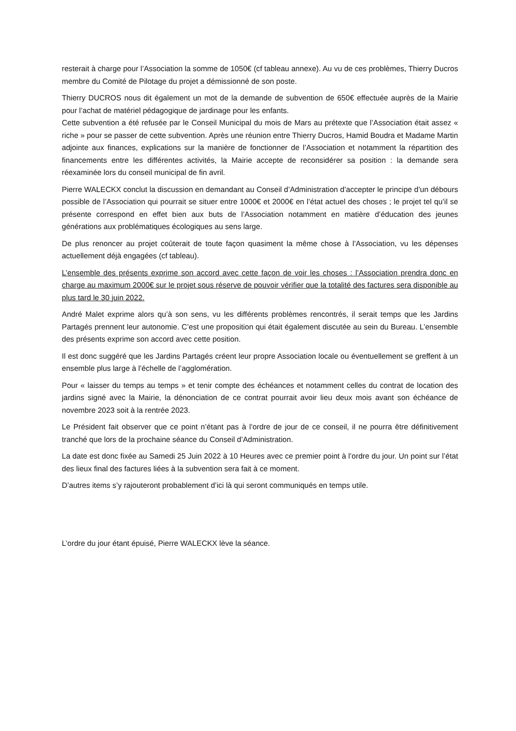resterait à charge pour l’Association la somme de 1050€ (cf tableau annexe). Au vu de ces problèmes, Thierry Ducros membre du Comité de Pilotage du projet a démissionné de son poste.
Thierry DUCROS nous dit également un mot de la demande de subvention de 650€ effectuée auprès de la Mairie pour l’achat de matériel pédagogique de jardinage pour les enfants.
Cette subvention a été refusée par le Conseil Municipal du mois de Mars au prétexte que l’Association était assez « riche » pour se passer de cette subvention. Après une réunion entre Thierry Ducros, Hamid Boudra et Madame Martin adjointe aux finances, explications sur la manière de fonctionner de l’Association et notamment la répartition des financements entre les différentes activités, la Mairie accepte de reconsidérer sa position : la demande sera réexaminée lors du conseil municipal de fin avril.
Pierre WALECKX conclut la discussion en demandant au Conseil d’Administration d’accepter le principe d’un débours possible de l’Association qui pourrait se situer entre 1000€ et 2000€ en l’état actuel des choses ; le projet tel qu’il se présente correspond en effet bien aux buts de l’Association notamment en matière d’éducation des jeunes générations aux problématiques écologiques au sens large.
De plus renoncer au projet coûterait de toute façon quasiment la même chose à l’Association, vu les dépenses actuellement déjà engagées (cf tableau).
L’ensemble des présents exprime son accord avec cette façon de voir les choses : l’Association prendra donc en charge au maximum 2000€ sur le projet sous réserve de pouvoir vérifier que la totalité des factures sera disponible au plus tard le 30 juin 2022.
André Malet exprime alors qu’à son sens, vu les différents problèmes rencontrés, il serait temps que les Jardins Partagés prennent leur autonomie. C’est une proposition qui était également discutée au sein du Bureau. L’ensemble des présents exprime son accord avec cette position.
Il est donc suggéré que les Jardins Partagés créent leur propre Association locale ou éventuellement se greffent à un ensemble plus large à l’échelle de l’agglomération.
Pour « laisser du temps au temps » et tenir compte des échéances et notamment celles du contrat de location des jardins signé avec la Mairie, la dénonciation de ce contrat pourrait avoir lieu deux mois avant son échéance de novembre 2023 soit à la rentrée 2023.
Le Président fait observer que ce point n’étant pas à l’ordre de jour de ce conseil, il ne pourra être définitivement tranché que lors de la prochaine séance du Conseil d’Administration.
La date est donc fixée au Samedi 25 Juin 2022 à 10 Heures avec ce premier point à l’ordre du jour. Un point sur l’état des lieux final des factures liées à la subvention sera fait à ce moment.
D’autres items s’y rajouteront probablement d’ici là qui seront communiqués en temps utile.
L’ordre du jour étant épuisé, Pierre WALECKX lève la séance.